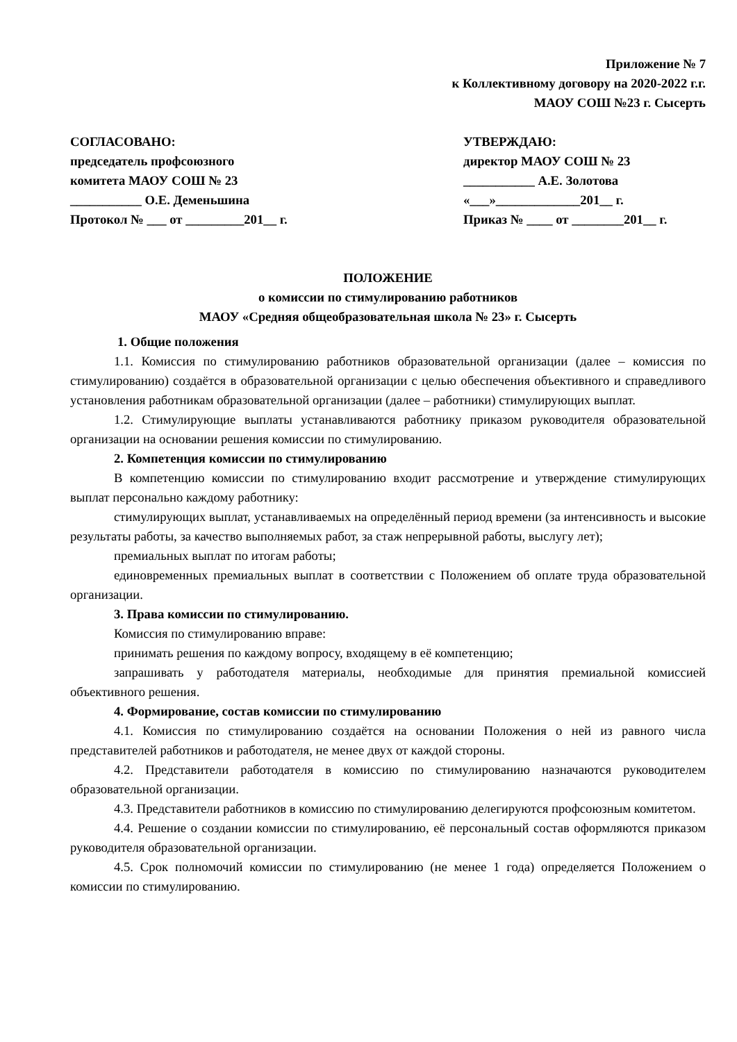Приложение № 7
к Коллективному договору на 2020-2022 г.г.
МАОУ СОШ №23 г. Сысерть
СОГЛАСОВАНО:
председатель профсоюзного
комитета МАОУ СОШ № 23
___________ О.Е. Деменьшина
Протокол № ___ от _________201__ г.
УТВЕРЖДАЮ:
директор МАОУ СОШ № 23
___________ А.Е. Золотова
«___»_____________201__ г.
Приказ № ____ от ________201__ г.
ПОЛОЖЕНИЕ
о комиссии по стимулированию работников
МАОУ «Средняя общеобразовательная школа № 23» г. Сысерть
1. Общие положения
1.1. Комиссия по стимулированию работников образовательной организации (далее – комиссия по стимулированию) создаётся в образовательной организации с целью обеспечения объективного и справедливого установления работникам образовательной организации (далее – работники) стимулирующих выплат.
1.2. Стимулирующие выплаты устанавливаются работнику приказом руководителя образовательной организации на основании решения комиссии по стимулированию.
2. Компетенция комиссии по стимулированию
В компетенцию комиссии по стимулированию входит рассмотрение и утверждение стимулирующих выплат персонально каждому работнику:
стимулирующих выплат, устанавливаемых на определённый период времени (за интенсивность и высокие результаты работы, за качество выполняемых работ, за стаж непрерывной работы, выслугу лет);
премиальных выплат по итогам работы;
единовременных премиальных выплат в соответствии с Положением об оплате труда образовательной организации.
3. Права комиссии по стимулированию.
Комиссия по стимулированию вправе:
принимать решения по каждому вопросу, входящему в её компетенцию;
запрашивать у работодателя материалы, необходимые для принятия премиальной комиссией объективного решения.
4. Формирование, состав комиссии по стимулированию
4.1. Комиссия по стимулированию создаётся на основании Положения о ней из равного числа представителей работников и работодателя, не менее двух от каждой стороны.
4.2. Представители работодателя в комиссию по стимулированию назначаются руководителем образовательной организации.
4.3. Представители работников в комиссию по стимулированию делегируются профсоюзным комитетом.
4.4. Решение о создании комиссии по стимулированию, её персональный состав оформляются приказом руководителя образовательной организации.
4.5. Срок полномочий комиссии по стимулированию (не менее 1 года) определяется Положением о комиссии по стимулированию.